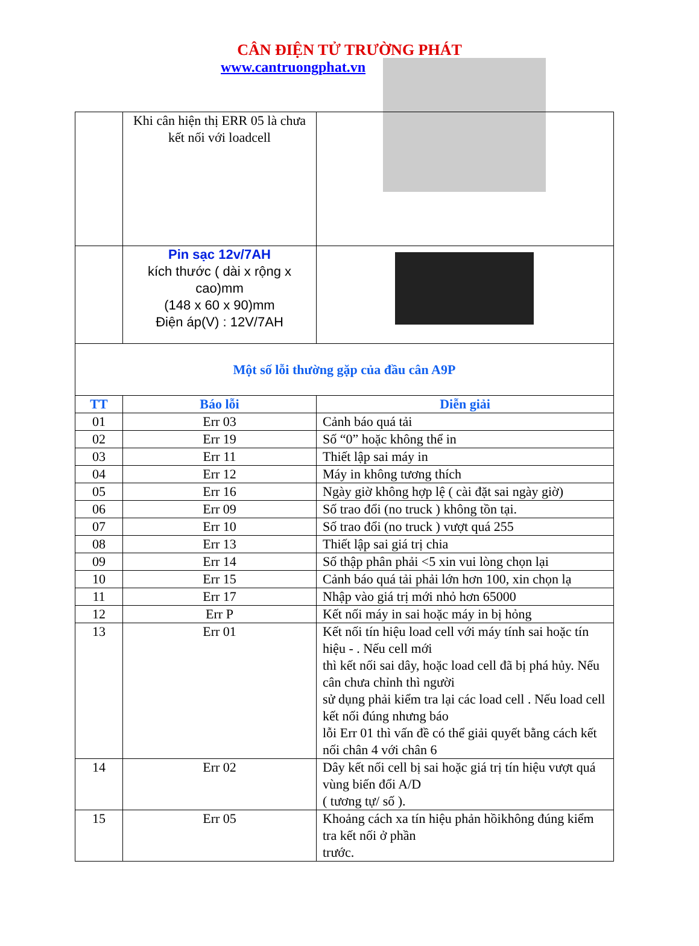CÂN ĐIỆN TỬ TRƯỜNG PHÁT
www.cantruongphat.vn
| | Khi cân hiện thị ERR 05 là chưa kết nối với loadcell | |
| | Pin sạc 12v/7AH kích thước ( dài x rộng x cao)mm (148 x 60 x 90)mm Điện áp(V) : 12V/7AH | |
| Một số lỗi thường gặp của đầu cân A9P | | |
| TT | Báo lỗi | Diễn giải |
| 01 | Err 03 | Cảnh báo quá tải |
| 02 | Err 19 | Số “0” hoặc không thể in |
| 03 | Err 11 | Thiết lập sai máy in |
| 04 | Err 12 | Máy in không tương thích |
| 05 | Err 16 | Ngày giờ không hợp lệ ( cài đặt sai ngày giờ) |
| 06 | Err 09 | Số trao đổi (no truck ) không tồn tại. |
| 07 | Err 10 | Số trao đổi (no truck ) vượt quá 255 |
| 08 | Err 13 | Thiết lập sai giá trị chia |
| 09 | Err 14 | Số thập phân phải <5 xin vui lòng chọn lại |
| 10 | Err 15 | Cảnh báo quá tải phải lớn hơn 100, xin chọn lạ |
| 11 | Err 17 | Nhập vào giá trị mới nhỏ hơn 65000 |
| 12 | Err P | Kết nối máy in sai hoặc máy in bị hỏng |
| 13 | Err 01 | Kết nối tín hiệu load cell với máy tính sai hoặc tín hiệu - . Nếu cell mới thì kết nối sai dây, hoặc load cell đã bị phá hủy. Nếu cân chưa chỉnh thì người sử dụng phải kiểm tra lại các load cell . Nếu load cell kết nối đúng nhưng báo lỗi Err 01 thì vấn đề có thể giải quyết bằng cách kết nối chân 4 với chân 6 |
| 14 | Err 02 | Dây kết nối cell bị sai hoặc giá trị tín hiệu vượt quá vùng biến đổi A/D ( tương tự/ số ). |
| 15 | Err 05 | Khoảng cách xa tín hiệu phản hồikhông đúng kiểm tra kết nối ở phần trước. |